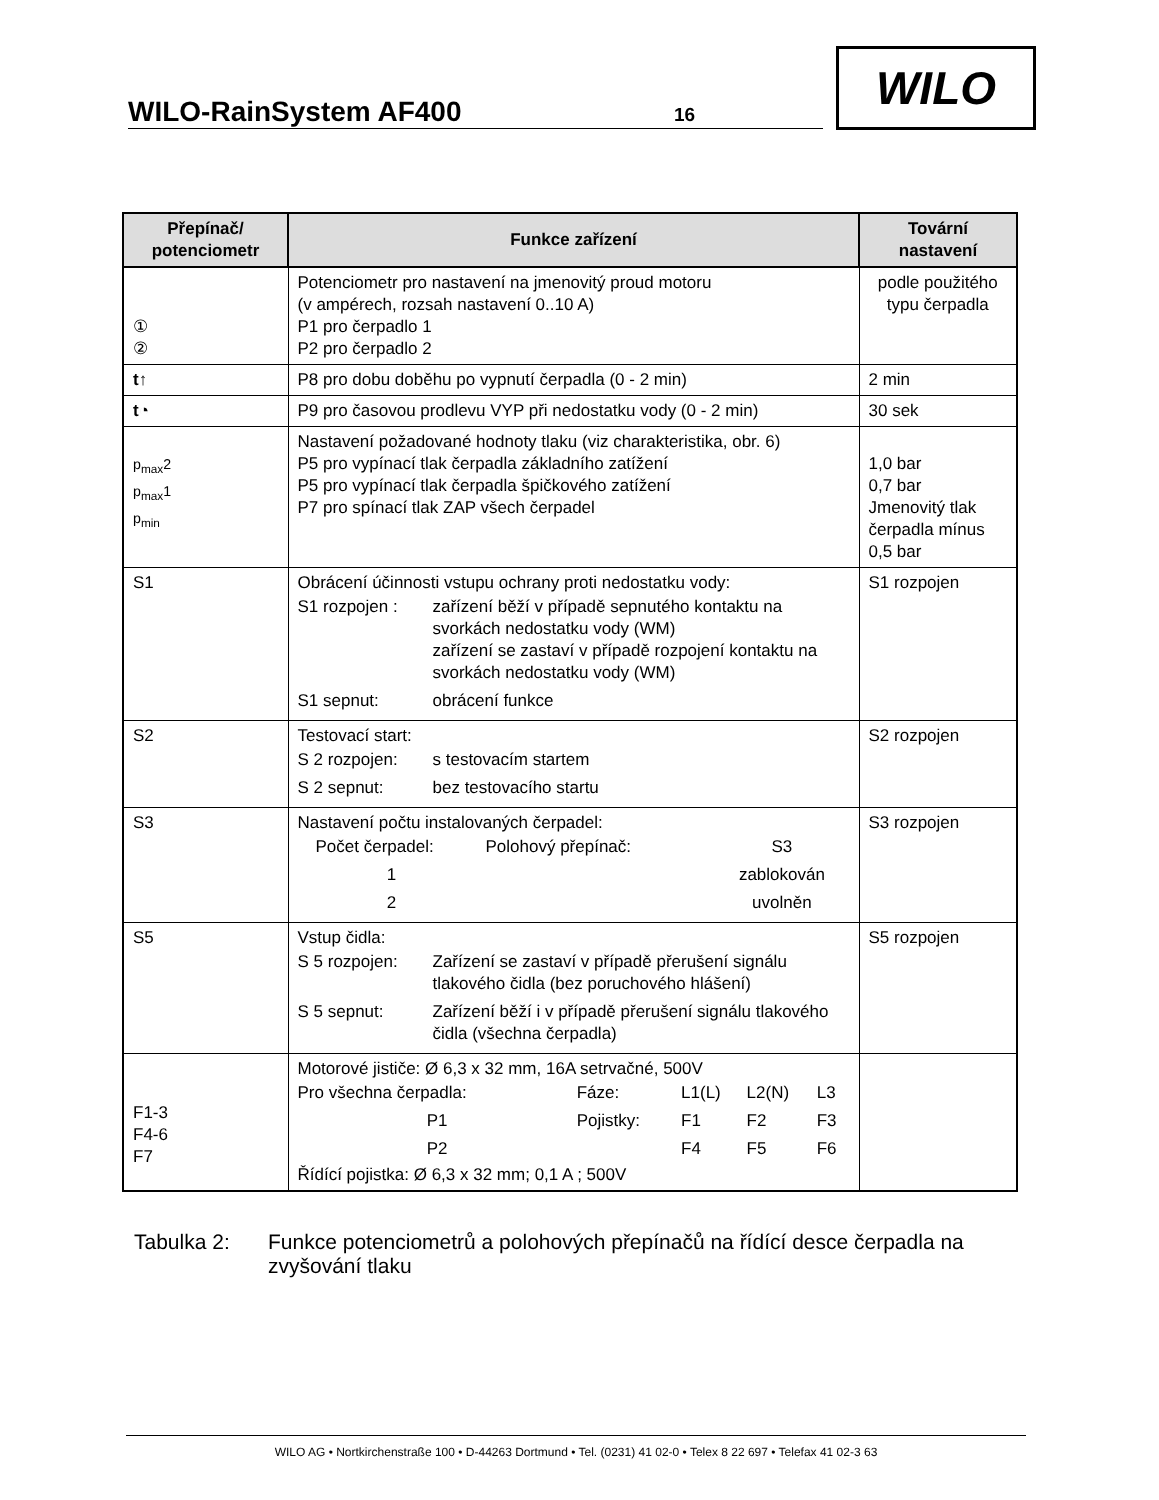WILO-RainSystem AF400 16
WILO
| Přepínač/ potenciometr | Funkce zařízení | Tovární nastavení |
| --- | --- | --- |
| ① ② | Potenciometr pro nastavení na jmenovitý proud motoru (v ampérech, rozsah nastavení 0..10 A) P1 pro čerpadlo 1 P2 pro čerpadlo 2 | podle použitého typu čerpadla |
| t ↑ | P8 pro dobu doběhu po vypnutí čerpadla (0 - 2 min) | 2 min |
| t ◔ | P9 pro časovou prodlevu VYP při nedostatku vody (0 - 2 min) | 30 sek |
| p<sub>max</sub>2 p<sub>max</sub>1 p<sub>min</sub> | Nastavení požadované hodnoty tlaku (viz charakteristika, obr. 6) P5 pro vypínací tlak čerpadla základního zatížení P5 pro vypínací tlak čerpadla špičkového zatížení P7 pro spínací tlak ZAP všech čerpadel | 1,0 bar 0,7 bar Jmenovitý tlak čerpadla mínus 0,5 bar |
| S1 | Obrácení účinnosti vstupu ochrany proti nedostatku vody: / S1 rozpojen : / zařízení běží v případě sepnutého kontaktu na svorkách nedostatku vody (WM) zařízení se zastaví v případě rozpojení kontaktu na svorkách nedostatku vody (WM) / / S1 sepnut: / obrácení funkce / | S1 rozpojen |
| S2 | Testovací start: / S 2 rozpojen: / s testovacím startem / / S 2 sepnut: / bez testovacího startu / | S2 rozpojen |
| S3 | Nastavení počtu instalovaných čerpadel: / Počet čerpadel: / Polohový přepínač: / S3 / / 1 / / zablokován / / 2 / / uvolněn / | S3 rozpojen |
| S5 | Vstup čidla: / S 5 rozpojen: / Zařízení se zastaví v případě přerušení signálu tlakového čidla (bez poruchového hlášení) / / S 5 sepnut: / Zařízení běží i v případě přerušení signálu tlakového čidla (všechna čerpadla) / | S5 rozpojen |
| F1-3 F4-6 F7 | Motorové jističe: Ø 6,3 x 32 mm, 16A setrvačné, 500V / Pro všechna čerpadla: / Fáze: / L1(L) / L2(N) / L3 / / P1 / Pojistky: / F1 / F2 / F3 / / P2 / / F4 / F5 / F6 / Řídící pojistka: Ø 6,3 x 32 mm; 0,1 A ; 500V | |
Tabulka 2: Funkce potenciometrů a polohových přepínačů na řídící desce čerpadla na zvyšování tlaku
WILO AG • Nortkirchenstraße 100 • D-44263 Dortmund • Tel. (0231) 41 02-0 • Telex 8 22 697 • Telefax 41 02-3 63